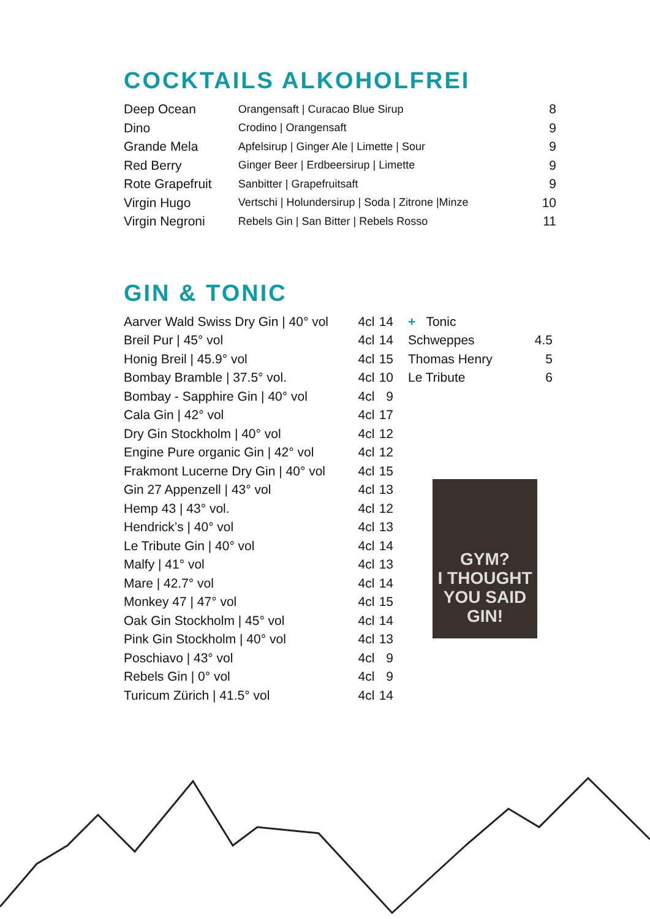COCKTAILS ALKOHOLFREI
| Deep Ocean | Orangensaft / Curacao Blue Sirup | 8 |
| Dino | Crodino / Orangensaft | 9 |
| Grande Mela | Apfelsirup / Ginger Ale / Limette / Sour | 9 |
| Red Berry | Ginger Beer / Erdbeersirup / Limette | 9 |
| Rote Grapefruit | Sanbitter / Grapefruitsaft | 9 |
| Virgin Hugo | Vertschi / Holundersirup / Soda / Zitrone /Minze | 10 |
| Virgin Negroni | Rebels Gin / San Bitter / Rebels Rosso | 11 |
GIN & TONIC
| Aarver Wald Swiss Dry Gin / 40° vol | 4cl | 14 |
| Breil Pur / 45° vol | 4cl | 14 |
| Honig Breil / 45.9° vol | 4cl | 15 |
| Bombay Bramble / 37.5° vol. | 4cl | 10 |
| Bombay - Sapphire Gin / 40° vol | 4cl | 9 |
| Cala Gin / 42° vol | 4cl | 17 |
| Dry Gin Stockholm / 40° vol | 4cl | 12 |
| Engine Pure organic Gin / 42° vol | 4cl | 12 |
| Frakmont Lucerne Dry Gin / 40° vol | 4cl | 15 |
| Gin 27 Appenzell / 43° vol | 4cl | 13 |
| Hemp 43 / 43° vol. | 4cl | 12 |
| Hendrick’s / 40° vol | 4cl | 13 |
| Le Tribute Gin / 40° vol | 4cl | 14 |
| Malfy / 41° vol | 4cl | 13 |
| Mare / 42.7° vol | 4cl | 14 |
| Monkey 47 / 47° vol | 4cl | 15 |
| Oak Gin Stockholm / 45° vol | 4cl | 14 |
| Pink Gin Stockholm / 40° vol | 4cl | 13 |
| Poschiavo / 43° vol | 4cl | 9 |
| Rebels Gin / 0° vol | 4cl | 9 |
| Turicum Zürich / 41.5° vol | 4cl | 14 |
| + Tonic | |
| Schweppes | 4.5 |
| Thomas Henry | 5 |
| Le Tribute | 6 |
GYM?
I THOUGHT
YOU SAID
GIN!